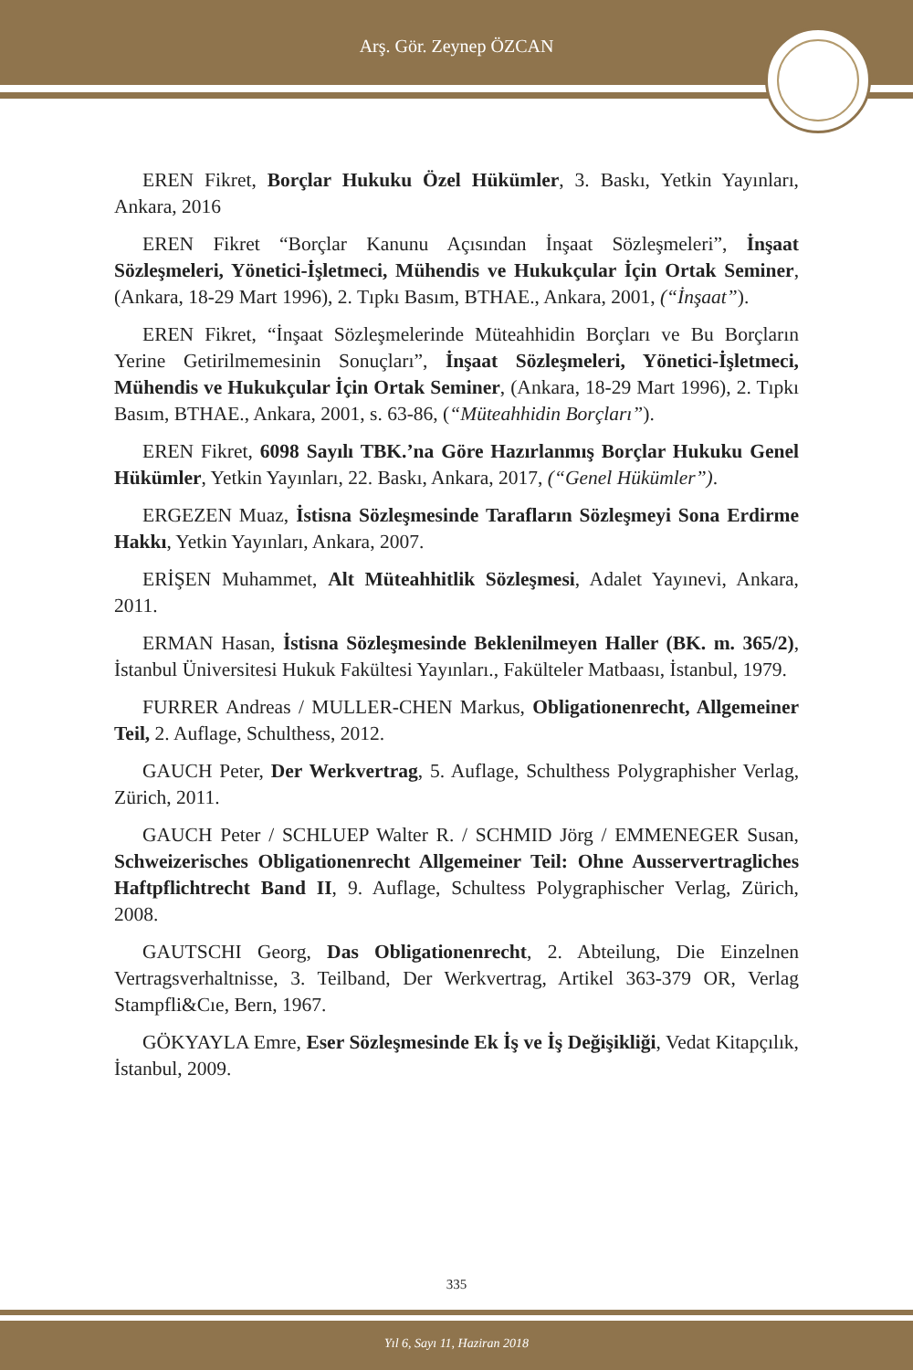Arş. Gör. Zeynep ÖZCAN
EREN Fikret, Borçlar Hukuku Özel Hükümler, 3. Baskı, Yetkin Yayınları, Ankara, 2016
EREN Fikret “Borçlar Kanunu Açısından İnşaat Sözleşmeleri”, İnşaat Sözleşmeleri, Yönetici-İşletmeci, Mühendis ve Hukukçular İçin Ortak Seminer, (Ankara, 18-29 Mart 1996), 2. Tıpkı Basım, BTHAE., Ankara, 2001, (“İnşaat”).
EREN Fikret, “İnşaat Sözleşmelerinde Müteahhidin Borçları ve Bu Borçların Yerine Getirilmemesinin Sonuçları”, İnşaat Sözleşmeleri, Yönetici-İşletmeci, Mühendis ve Hukukçular İçin Ortak Seminer, (Ankara, 18-29 Mart 1996), 2. Tıpkı Basım, BTHAE., Ankara, 2001, s. 63-86, (“Müteahhidin Borçları”).
EREN Fikret, 6098 Sayılı TBK.’na Göre Hazırlanmış Borçlar Hukuku Genel Hükümler, Yetkin Yayınları, 22. Baskı, Ankara, 2017, (“Genel Hükümler”).
ERGEZEN Muaz, İstisna Sözleşmesinde Tarafların Sözleşmeyi Sona Erdirme Hakkı, Yetkin Yayınları, Ankara, 2007.
ERİŞEN Muhammet, Alt Müteahhitlik Sözleşmesi, Adalet Yayınevi, Ankara, 2011.
ERMAN Hasan, İstisna Sözleşmesinde Beklenilmeyen Haller (BK. m. 365/2), İstanbul Üniversitesi Hukuk Fakültesi Yayınları., Fakülteler Matbaası, İstanbul, 1979.
FURRER Andreas / MULLER-CHEN Markus, Obligationenrecht, Allgemeiner Teil, 2. Auflage, Schulthess, 2012.
GAUCH Peter, Der Werkvertrag, 5. Auflage, Schulthess Polygraphisher Verlag, Zürich, 2011.
GAUCH Peter / SCHLUEP Walter R. / SCHMID Jörg / EMMENEGER Susan, Schweizerisches Obligationenrecht Allgemeiner Teil: Ohne Ausservertragliches Haftpflichtrecht Band II, 9. Auflage, Schultess Polygraphischer Verlag, Zürich, 2008.
GAUTSCHI Georg, Das Obligationenrecht, 2. Abteilung, Die Einzelnen Vertragsverhaltnisse, 3. Teilband, Der Werkvertrag, Artikel 363-379 OR, Verlag Stampfli&Cıe, Bern, 1967.
GÖKYAYLA Emre, Eser Sözleşmesinde Ek İş ve İş Değişikliği, Vedat Kitapçılık, İstanbul, 2009.
335
Yıl 6, Sayı 11, Haziran 2018